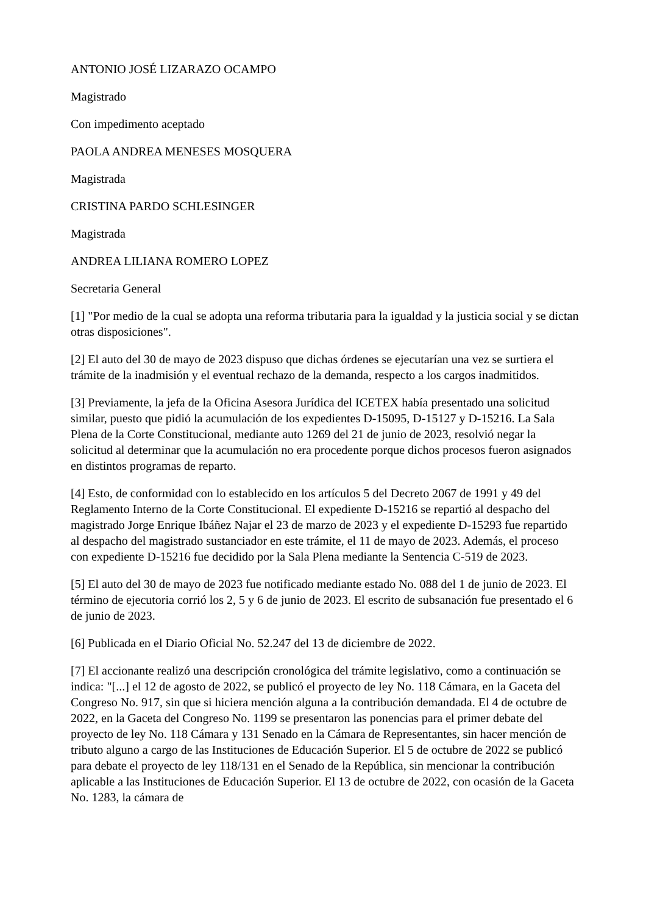ANTONIO JOSÉ LIZARAZO OCAMPO
Magistrado
Con impedimento aceptado
PAOLA ANDREA MENESES MOSQUERA
Magistrada
CRISTINA PARDO SCHLESINGER
Magistrada
ANDREA LILIANA ROMERO LOPEZ
Secretaria General
[1] "Por medio de la cual se adopta una reforma tributaria para la igualdad y la justicia social y se dictan otras disposiciones".
[2] El auto del 30 de mayo de 2023 dispuso que dichas órdenes se ejecutarían una vez se surtiera el trámite de la inadmisión y el eventual rechazo de la demanda, respecto a los cargos inadmitidos.
[3] Previamente, la jefa de la Oficina Asesora Jurídica del ICETEX había presentado una solicitud similar, puesto que pidió la acumulación de los expedientes D-15095, D-15127 y D-15216. La Sala Plena de la Corte Constitucional, mediante auto 1269 del 21 de junio de 2023, resolvió negar la solicitud al determinar que la acumulación no era procedente porque dichos procesos fueron asignados en distintos programas de reparto.
[4] Esto, de conformidad con lo establecido en los artículos 5 del Decreto 2067 de 1991 y 49 del Reglamento Interno de la Corte Constitucional. El expediente D-15216 se repartió al despacho del magistrado Jorge Enrique Ibáñez Najar el 23 de marzo de 2023 y el expediente D-15293 fue repartido al despacho del magistrado sustanciador en este trámite, el 11 de mayo de 2023. Además, el proceso con expediente D-15216 fue decidido por la Sala Plena mediante la Sentencia C-519 de 2023.
[5] El auto del 30 de mayo de 2023 fue notificado mediante estado No. 088 del 1 de junio de 2023. El término de ejecutoria corrió los 2, 5 y 6 de junio de 2023. El escrito de subsanación fue presentado el 6 de junio de 2023.
[6] Publicada en el Diario Oficial No. 52.247 del 13 de diciembre de 2022.
[7] El accionante realizó una descripción cronológica del trámite legislativo, como a continuación se indica: "[...] el 12 de agosto de 2022, se publicó el proyecto de ley No. 118 Cámara, en la Gaceta del Congreso No. 917, sin que si hiciera mención alguna a la contribución demandada. El 4 de octubre de 2022, en la Gaceta del Congreso No. 1199 se presentaron las ponencias para el primer debate del proyecto de ley No. 118 Cámara y 131 Senado en la Cámara de Representantes, sin hacer mención de tributo alguno a cargo de las Instituciones de Educación Superior. El 5 de octubre de 2022 se publicó para debate el proyecto de ley 118/131 en el Senado de la República, sin mencionar la contribución aplicable a las Instituciones de Educación Superior. El 13 de octubre de 2022, con ocasión de la Gaceta No. 1283, la cámara de